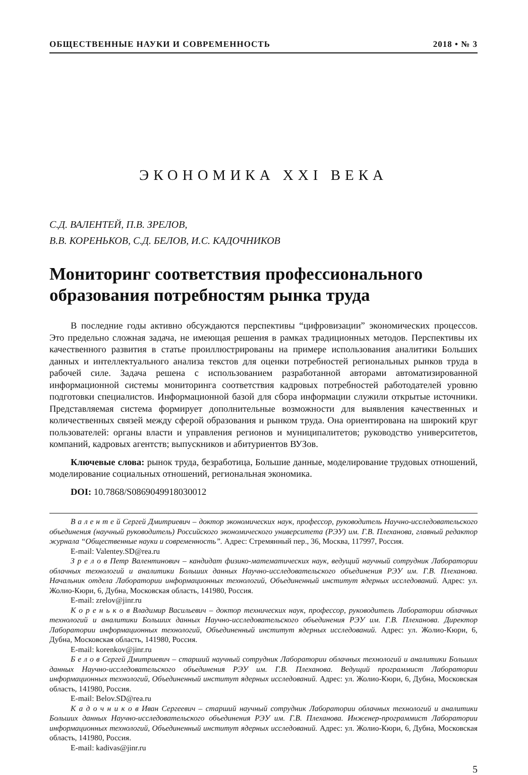ОБЩЕСТВЕННЫЕ НАУКИ И СОВРЕМЕННОСТЬ 2018 • № 3
ЭКОНОМИКА XXI ВЕКА
С.Д. ВАЛЕНТЕЙ, П.В. ЗРЕЛОВ,
В.В. КОРЕНЬКОВ, С.Д. БЕЛОВ, И.С. КАДОЧНИКОВ
Мониторинг соответствия профессионального образования потребностям рынка труда
В последние годы активно обсуждаются перспективы “цифровизации” экономических процессов. Это предельно сложная задача, не имеющая решения в рамках традиционных методов. Перспективы их качественного развития в статье проиллюстрированы на примере использования аналитики Больших данных и интеллектуального анализа текстов для оценки потребностей региональных рынков труда в рабочей силе. Задача решена с использованием разработанной авторами автоматизированной информационной системы мониторинга соответствия кадровых потребностей работодателей уровню подготовки специалистов. Информационной базой для сбора информации служили открытые источники. Представляемая система формирует дополнительные возможности для выявления качественных и количественных связей между сферой образования и рынком труда. Она ориентирована на широкий круг пользователей: органы власти и управления регионов и муниципалитетов; руководство университетов, компаний, кадровых агентств; выпускников и абитуриентов ВУЗов.
Ключевые слова: рынок труда, безработица, Большие данные, моделирование трудовых отношений, моделирование социальных отношений, региональная экономика.
DOI: 10.7868/S0869049918030012
В а л е н т е й Сергей Дмитриевич – доктор экономических наук, профессор, руководитель Научно-исследовательского объединения (научный руководитель) Российского экономического университета (РЭУ) им. Г.В. Плеханова, главный редактор журнала “Общественные науки и современность”. Адрес: Стремянный пер., 36, Москва, 117997, Россия.
E-mail: Valentey.SD@rea.ru
З р е л о в Петр Валентинович – кандидат физико-математических наук, ведущий научный сотрудник Лаборатории облачных технологий и аналитики Больших данных Научно-исследовательского объединения РЭУ им. Г.В. Плеханова. Начальник отдела Лаборатории информационных технологий, Объединенный институт ядерных исследований. Адрес: ул. Жолио-Кюри, 6, Дубна, Московская область, 141980, Россия.
E-mail: zrelov@jinr.ru
К о р е н ь к о в Владимир Васильевич – доктор технических наук, профессор, руководитель Лаборатории облачных технологий и аналитики Больших данных Научно-исследовательского объединения РЭУ им. Г.В. Плеханова. Директор Лаборатории информационных технологий, Объединенный институт ядерных исследований. Адрес: ул. Жолио-Кюри, 6, Дубна, Московская область, 141980, Россия.
E-mail: korenkov@jinr.ru
Б е л о в Сергей Дмитриевич – старший научный сотрудник Лаборатории облачных технологий и аналитики Больших данных Научно-исследовательского объединения РЭУ им. Г.В. Плеханова. Ведущий программист Лаборатории информационных технологий, Объединенный институт ядерных исследований. Адрес: ул. Жолио-Кюри, 6, Дубна, Московская область, 141980, Россия.
E-mail: Belov.SD@rea.ru
К а д о ч н и к о в Иван Сергеевич – старший научный сотрудник Лаборатории облачных технологий и аналитики Больших данных Научно-исследовательского объединения РЭУ им. Г.В. Плеханова. Инженер-программист Лаборатории информационных технологий, Объединенный институт ядерных исследований. Адрес: ул. Жолио-Кюри, 6, Дубна, Московская область, 141980, Россия.
E-mail: kadivas@jinr.ru
5